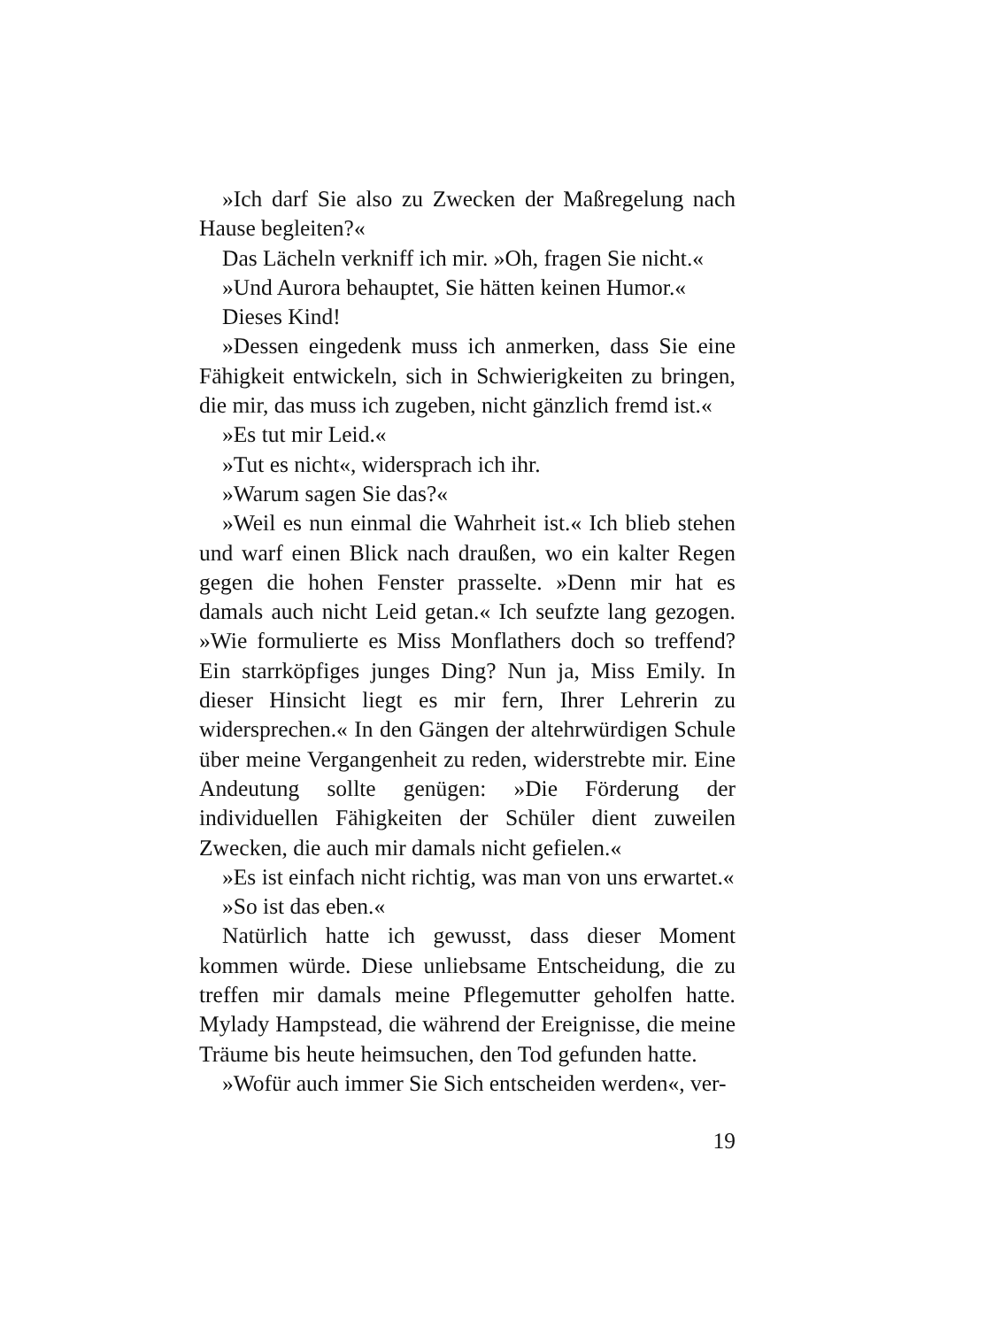»Ich darf Sie also zu Zwecken der Maßregelung nach Hause begleiten?«
Das Lächeln verkniff ich mir. »Oh, fragen Sie nicht.«
»Und Aurora behauptet, Sie hätten keinen Humor.«
Dieses Kind!
»Dessen eingedenk muss ich anmerken, dass Sie eine Fähigkeit entwickeln, sich in Schwierigkeiten zu bringen, die mir, das muss ich zugeben, nicht gänzlich fremd ist.«
»Es tut mir Leid.«
»Tut es nicht«, widersprach ich ihr.
»Warum sagen Sie das?«
»Weil es nun einmal die Wahrheit ist.« Ich blieb stehen und warf einen Blick nach draußen, wo ein kalter Regen gegen die hohen Fenster prasselte. »Denn mir hat es damals auch nicht Leid getan.« Ich seufzte lang gezogen. »Wie formulierte es Miss Monflathers doch so treffend? Ein starrköpfiges junges Ding? Nun ja, Miss Emily. In dieser Hinsicht liegt es mir fern, Ihrer Lehrerin zu widersprechen.« In den Gängen der altehrwürdigen Schule über meine Vergangenheit zu reden, widerstrebte mir. Eine Andeutung sollte genügen: »Die Förderung der individuellen Fähigkeiten der Schüler dient zuweilen Zwecken, die auch mir damals nicht gefielen.«
»Es ist einfach nicht richtig, was man von uns erwartet.«
»So ist das eben.«
Natürlich hatte ich gewusst, dass dieser Moment kommen würde. Diese unliebsame Entscheidung, die zu treffen mir damals meine Pflegemutter geholfen hatte. Mylady Hampstead, die während der Ereignisse, die meine Träume bis heute heimsuchen, den Tod gefunden hatte.
»Wofür auch immer Sie Sich entscheiden werden«, ver-
19